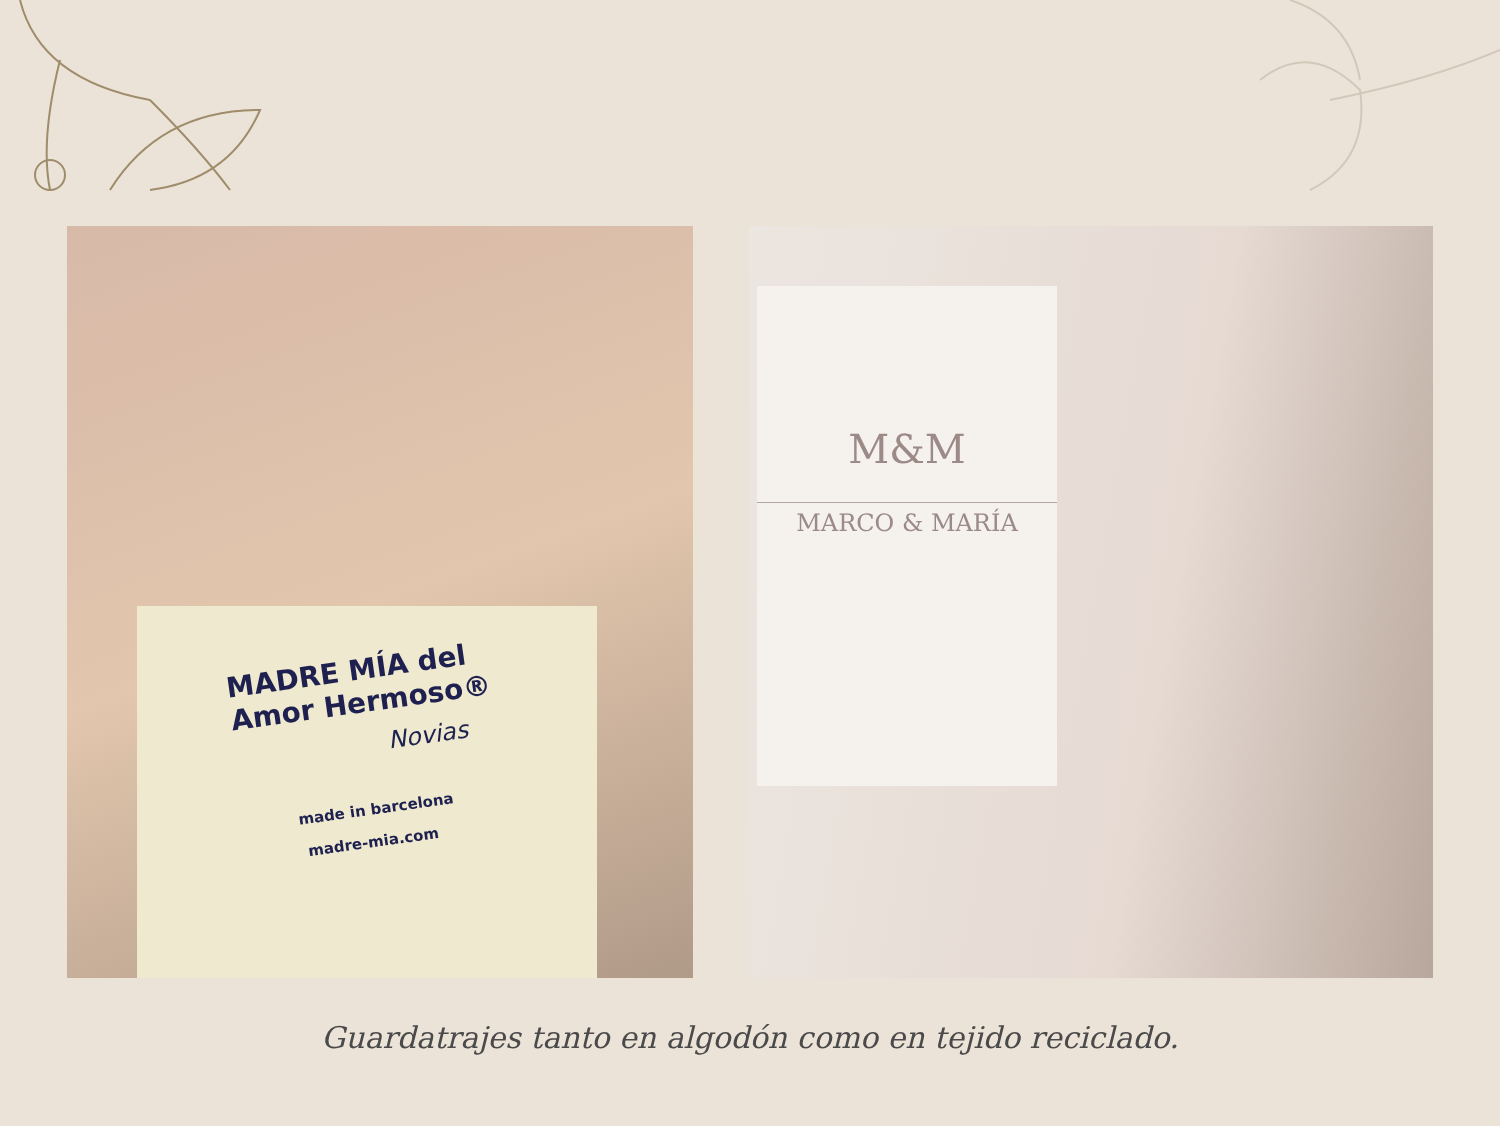MADRE MÍA del
Amor Hermoso®
Novias
made in barcelona
madre-mia.com
M&M
MARCO & MARÍA
Guardatrajes tanto en algodón como en tejido reciclado.